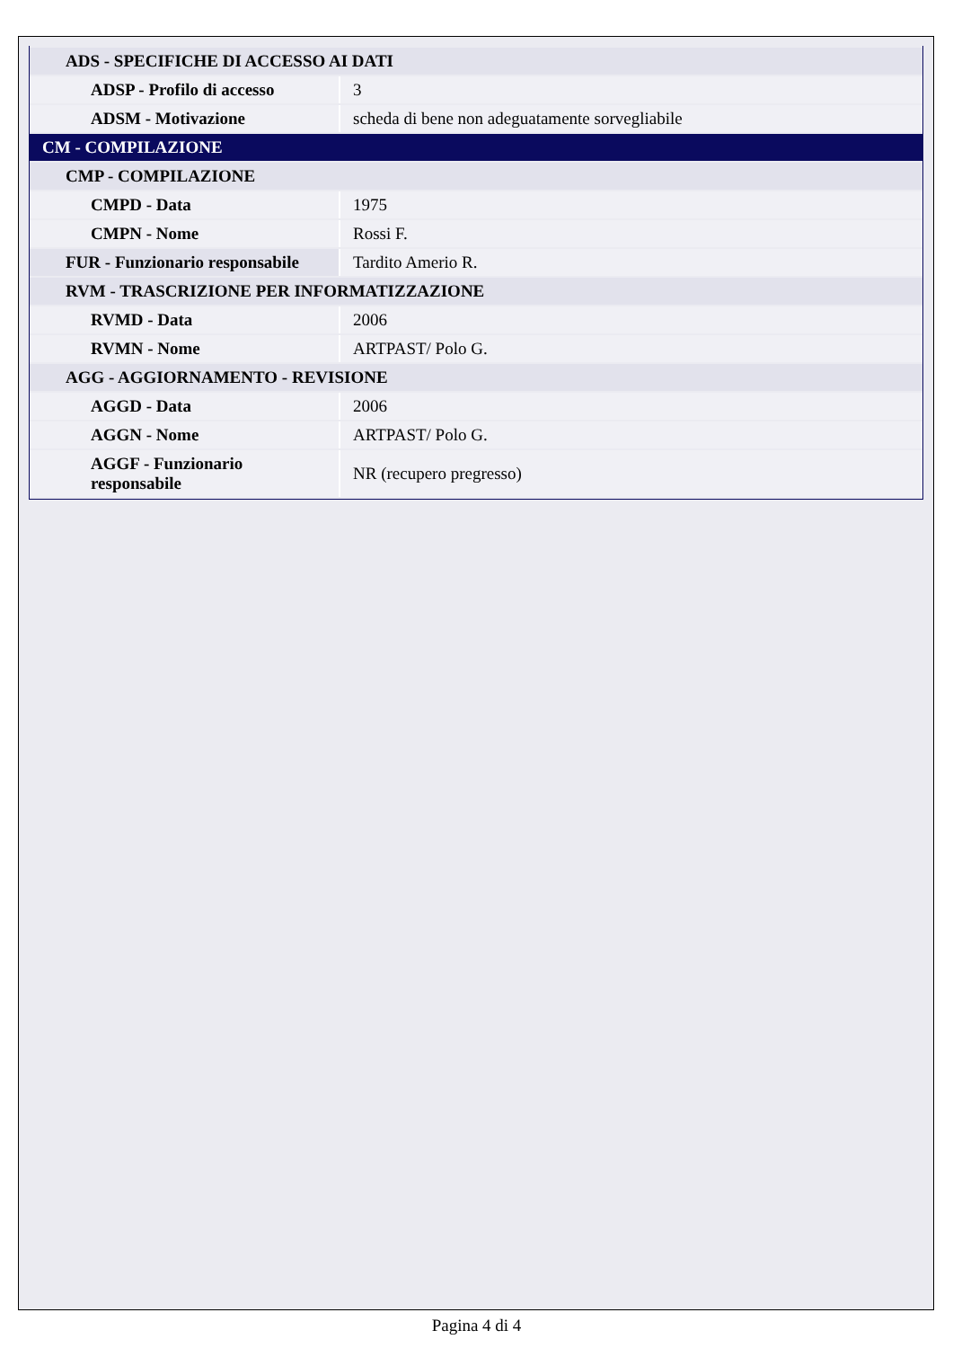| ADS - SPECIFICHE DI ACCESSO AI DATI | |
| ADSP - Profilo di accesso | 3 |
| ADSM - Motivazione | scheda di bene non adeguatamente sorvegliabile |
| CM - COMPILAZIONE | |
| CMP - COMPILAZIONE | |
| CMPD - Data | 1975 |
| CMPN - Nome | Rossi F. |
| FUR - Funzionario responsabile | Tardito Amerio R. |
| RVM - TRASCRIZIONE PER INFORMATIZZAZIONE | |
| RVMD - Data | 2006 |
| RVMN - Nome | ARTPAST/ Polo G. |
| AGG - AGGIORNAMENTO - REVISIONE | |
| AGGD - Data | 2006 |
| AGGN - Nome | ARTPAST/ Polo G. |
| AGGF - Funzionario responsabile | NR (recupero pregresso) |
Pagina 4 di 4